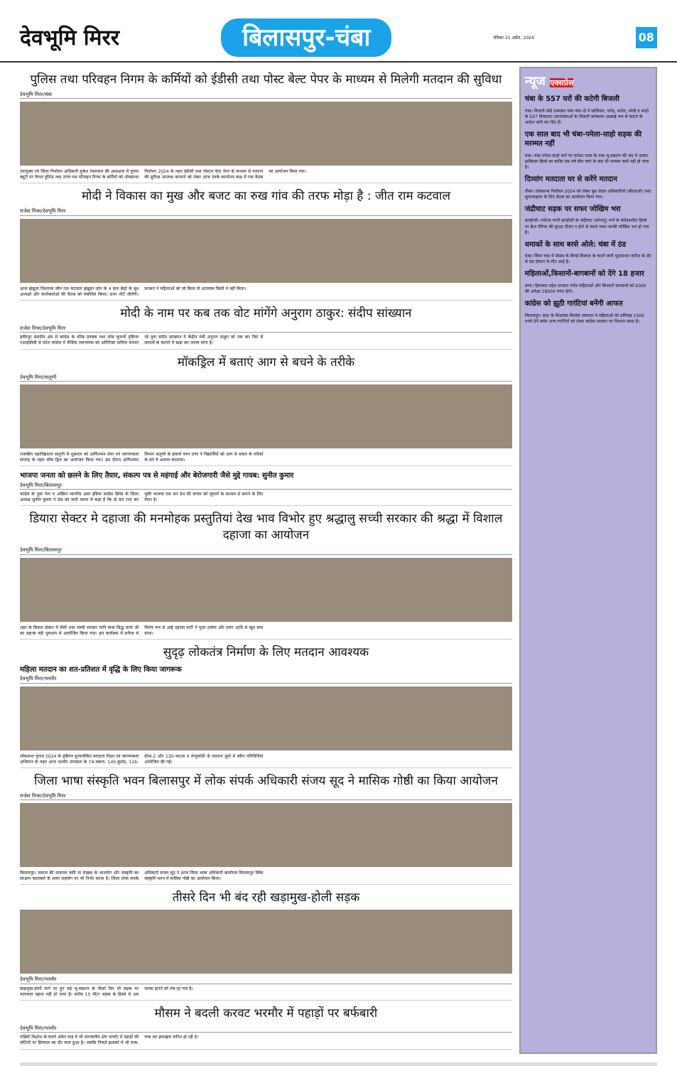देवभूमि मिरर
बिलासपुर-चंबा
रविवार 21 अप्रैल, 2024
08
पुलिस तथा परिवहन निगम के कर्मियों को ईडीसी तथा पोस्ट बेल्ट पेपर के माध्यम से मिलेगी मतदान की सुविधा
देवभूमि मिरर/चंबा
उपायुक्त एवं ज़िला निर्वाचन अधिकारी मुकेश रेपसवाल की अध्यक्षता में चुनाव ड्यूटी पर तैनात पुलिस तथा राज्य पथ परिवहन निगम के कर्मियों को लोकसभा निर्वाचन 2024 के तहत ईडीसी तथा पोस्टल बेल्ट पेपर के माध्यम से मतदान की सुविधा उपलब्ध करवाने को लेकर आज उनके कार्यालय कक्ष में एक बैठक का आयोजन किया गया।
मोदी ने विकास का मुख और बजट का रुख गांव की तरफ मोड़ा है : जीत राम कटवाल
राजेश मिश्रा/देवभूमि मिरर
आज झंझुता विधायक जीत राम कटवाल झंझुता जोन के 4 ग्राम केंद्रों के बूथ अध्यक्षों और कार्यकर्ताओं की बैठक को संबोधित किया। ऊपर शीटें जीतेंगी। सरकार ने महिलाओं को जो किया वो आजतक किसी ने नहीं किया।
मोदी के नाम पर कब तक वोट मांगेंगे अनुराग ठाकुर: संदीप सांख्यान
राजेश मिश्रा/देवभूमि मिरर
हमीरपुर संसदीय क्षेत्र से कांग्रेस के वरिष्ठ प्रवक्ता तथा लोस चुनावों दृष्टिगत एआईसीसी से प्रदेश कांग्रेस में मीडिया समन्वयक का अतिरिक्त दायित्व संभाल रहे युवा संदीप सांख्यान ने केंद्रीय मंत्री अनुराग ठाकुर को एक बार फिर से सवालों के कटघरे में खड़ा कर जवाब मांगा है।
मॉकड्रिल में बताएं आग से बचने के तरीके
देवभूमि मिरर/सलूणी
राजकीय महाविद्यालय सलूणी में शुक्रवार को अग्निशमन सेवा एवं जागरूकता सप्ताह के तहत मॉक ड्रिल का आयोजन किया गया। इस दौरान अग्निशमन विभाग सलूणी के इंचार्ज पवन राणा ने विद्यार्थियों को आग से बचाव के तरीकों के बारे में अवगत करवाया।
भाजपा जनता को छलने के लिए तैयार, संकल्प पत्र से महंगाई और बेरोजगारी जैसे मुद्दे गायब: सुनीत कुमार
देवभूमि मिरर/बिलासपुर
कांग्रेस के युवा नेता व अखिल भारतीय आल इंडिया कांग्रेस ब्रिगेड के जिला अध्यक्ष सुनीत कुमार ने प्रेस को जारी बयान में कहा है कि दो बार राज कर चुकी भाजपा एक बार देश की जनता को जुमलों के माध्यम से छलने के लिए तैयार है।
डियारा सेक्टर मे दहाजा की मनमोहक प्रस्तुतियां देख भाव विभोर हुए श्रद्धालु सच्ची सरकार की श्रद्धा में विशाल दहाजा का आयोजन
देवभूमि मिरर/बिलासपुर
शहर के डियारा सेक्टर में बीती शाम सच्ची सरकार यानि बाबा सिद्ध चानो जी का दहाजा बड़ी धूमधाम से आयोजित किया गया। इस कार्यक्रम में समैला से विशेष रूप से आई दहाजा पार्टी ने पूजा अर्चना और स्वांग आदि से खूब समा बांधा।
सुदृढ़ लोकतंत्र निर्माण के लिए मतदान आवश्यक
महिला मतदान का शत-प्रतिशत में वृद्धि के लिए किया जागरूक
देवभूमि मिरर/भरमौर
लोकसभा चुनाव 2024 के दृष्टिगत सुव्यवस्थित मतदाता शिक्षा एवं जागरूकता अभियान के तहत आज भरमौर उपमंडल के 74-बकान, 145-कुलेठ, 126-ग्रीमा-2 और 130-भाटडा व रूणुकोठी के मतदान बूथों में स्वीप गतिविधियां आयोजित की गईं।
जिला भाषा संस्कृति भवन बिलासपुर में लोक संपर्क अधिकारी संजय सूद ने मासिक गोष्ठी का किया आयोजन
राजेश मिश्रा/देवभूमि मिरर
बिलासपुर। समाज की सजगता कवि या लेखक के भावयोग और संस्कृति का संरक्षण कलाकर्म के सतत सहयोग पर भी निर्भर करता है। जिला लोक संपर्क अधिकारी संजय सूद ने आज जिला भाषा अधिकारी कार्यालय बिलासपुर स्थित संस्कृति भवन में मासिक गोष्ठी का आयोजन किया।
तीसरे दिन भी बंद रही खड़ामुख-होली सड़क
देवभूमि मिरर/भरमौर
खड़ामुख-होली मार्ग पर हुए बड़े भू-स्खलन के तीसरे दिन भी सड़क पर यातायात बहाल नहीं हो पाया है। करीब 15 मीटर सड़क के हिस्से से अब मलबा हटाने को शेष रह गया है।
मौसम ने बदली करवट भरमौर में पहाड़ों पर बर्फबारी
देवभूमि मिरर/भरमौर
पश्चिमी विक्षोभ के चलते अप्रैल माह में भी जनजातीय क्षेत्र भरमौर में पहाड़ों की चोटियों पर हिमपात का दौर चला हुआ है। जबकि निचले इलाकों में भी रूक-रूक कर झमाझम बारिश हो रही है।
न्यूज एक्सप्रेस
चंबा के 557 घरों की कटेगी बिजली
चंबा। बिजली बोर्ड उपमंडल चंबा नंबर-दो ने खजियार, चनेड़, सरोल, मरेडी व साहो के 557 डिफाल्टर उपभोक्ताओं के बिजली कनेक्शन अस्थाई रूप से काटने के आदेश जारी कर दिए हैं।
एक साल बाद भी चंबा-पनेला-साहो सड़क की मरम्मत नहीं
चंबा। चंबा-पनेला-साहो मार्ग पर सरोथा नाला के पास भू-स्खलन की जद में आकर क्षतिग्रस्त हिस्से का करीब एक वर्ष बीत जाने के बाद भी मरम्मत कार्य नहीं हो पाया है।
दिव्यांग मतदाता घर से करेंगे मतदान
तीसा। लोकसभा निर्वाचन 2024 को लेकर बूथ लेवल अधिकारियों (बीएलओ) तथा सुपरवाइजर के लिए बैठक का आयोजन किया गया।
जंद्रीघाट सड़क पर सफर जोखिम भरा
डलहौजी। पर्यटक नगरी डलहौजी के जंद्रीघाट (करेलनू) मार्ग के संवेदनशील हिस्से पर क्रैश बैरियर की सुरक्षा दीवार न होने से चलते सफर काफी जोखिम भरा हो गया है।
धमाकों के साथ बरसे ओले: चंबा में ठंड
चंबा। जिला चंबा में मौसम के बिगड़े मिजाज के चलते जारी मूसलाधार बारिश के दौर से ठंड दोबारा से लौट आई है।
महिलाओं,किसानों-बागबानों को देंगे 18 हजार
बग्गा। हिमाचल प्रदेश सरकार गरीब महिलाओं और किसानों बागबानों को 6000 की अपेक्षा 18000 रुपए देगी।
कांग्रेस को झूठी गारंटियां बनेंगी आफत
बिलासपुर। सदर के विधायक त्रिलोक जमवाल ने महिलाओं को प्रतिमाह 1500 रुपये देने समेत अन्य गारंटियों को लेकर कांग्रेस सरकार पर निशाना साधा है।